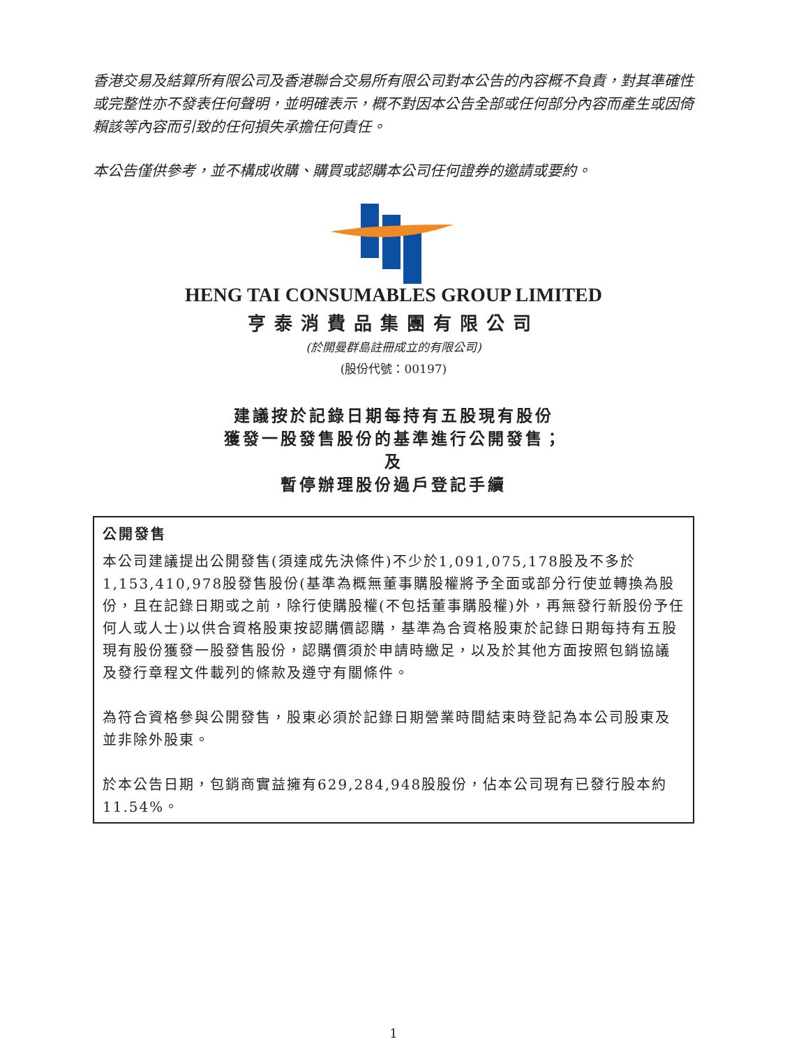香港交易及結算所有限公司及香港聯合交易所有限公司對本公告的內容概不負責，對其準確性或完整性亦不發表任何聲明，並明確表示，概不對因本公告全部或任何部分內容而產生或因倚賴該等內容而引致的任何損失承擔任何責任。
本公告僅供參考，並不構成收購、購買或認購本公司任何證券的邀請或要約。
HENG TAI CONSUMABLES GROUP LIMITED
亨泰消費品集團有限公司
(於開曼群島註冊成立的有限公司)
(股份代號：00197)
建議按於記錄日期每持有五股現有股份
獲發一股發售股份的基準進行公開發售；
及
暫停辦理股份過戶登記手續
公開發售
本公司建議提出公開發售(須達成先決條件)不少於1,091,075,178股及不多於1,153,410,978股發售股份(基準為概無董事購股權將予全面或部分行使並轉換為股份，且在記錄日期或之前，除行使購股權(不包括董事購股權)外，再無發行新股份予任何人或人士)以供合資格股東按認購價認購，基準為合資格股東於記錄日期每持有五股現有股份獲發一股發售股份，認購價須於申請時繳足，以及於其他方面按照包銷協議及發行章程文件載列的條款及遵守有關條件。
為符合資格參與公開發售，股東必須於記錄日期營業時間結束時登記為本公司股東及並非除外股東。
於本公告日期，包銷商實益擁有629,284,948股股份，佔本公司現有已發行股本約11.54%。
1